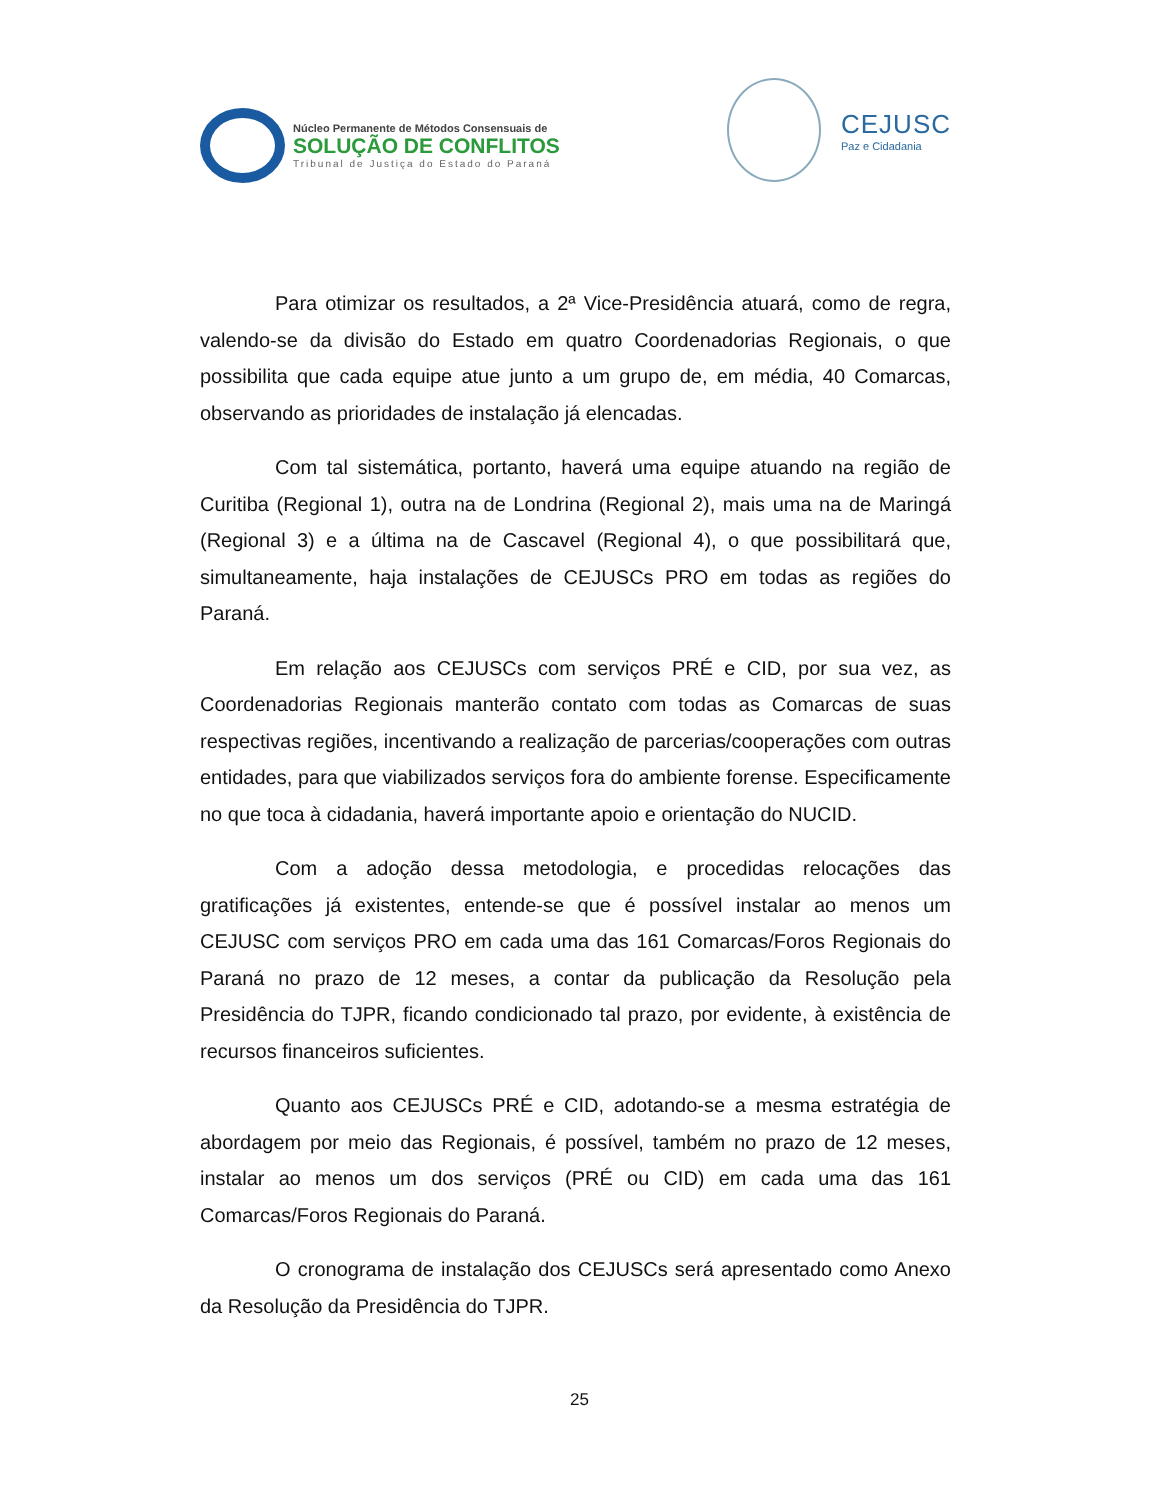Núcleo Permanente de Métodos Consensuais de
SOLUÇÃO DE CONFLITOS
Tribunal de Justiça do Estado do Paraná
CEJUSC
Paz e Cidadania
Para otimizar os resultados, a 2ª Vice-Presidência atuará, como de regra, valendo-se da divisão do Estado em quatro Coordenadorias Regionais, o que possibilita que cada equipe atue junto a um grupo de, em média, 40 Comarcas, observando as prioridades de instalação já elencadas.
Com tal sistemática, portanto, haverá uma equipe atuando na região de Curitiba (Regional 1), outra na de Londrina (Regional 2), mais uma na de Maringá (Regional 3) e a última na de Cascavel (Regional 4), o que possibilitará que, simultaneamente, haja instalações de CEJUSCs PRO em todas as regiões do Paraná.
Em relação aos CEJUSCs com serviços PRÉ e CID, por sua vez, as Coordenadorias Regionais manterão contato com todas as Comarcas de suas respectivas regiões, incentivando a realização de parcerias/cooperações com outras entidades, para que viabilizados serviços fora do ambiente forense. Especificamente no que toca à cidadania, haverá importante apoio e orientação do NUCID.
Com a adoção dessa metodologia, e procedidas relocações das gratificações já existentes, entende-se que é possível instalar ao menos um CEJUSC com serviços PRO em cada uma das 161 Comarcas/Foros Regionais do Paraná no prazo de 12 meses, a contar da publicação da Resolução pela Presidência do TJPR, ficando condicionado tal prazo, por evidente, à existência de recursos financeiros suficientes.
Quanto aos CEJUSCs PRÉ e CID, adotando-se a mesma estratégia de abordagem por meio das Regionais, é possível, também no prazo de 12 meses, instalar ao menos um dos serviços (PRÉ ou CID) em cada uma das 161 Comarcas/Foros Regionais do Paraná.
O cronograma de instalação dos CEJUSCs será apresentado como Anexo da Resolução da Presidência do TJPR.
25